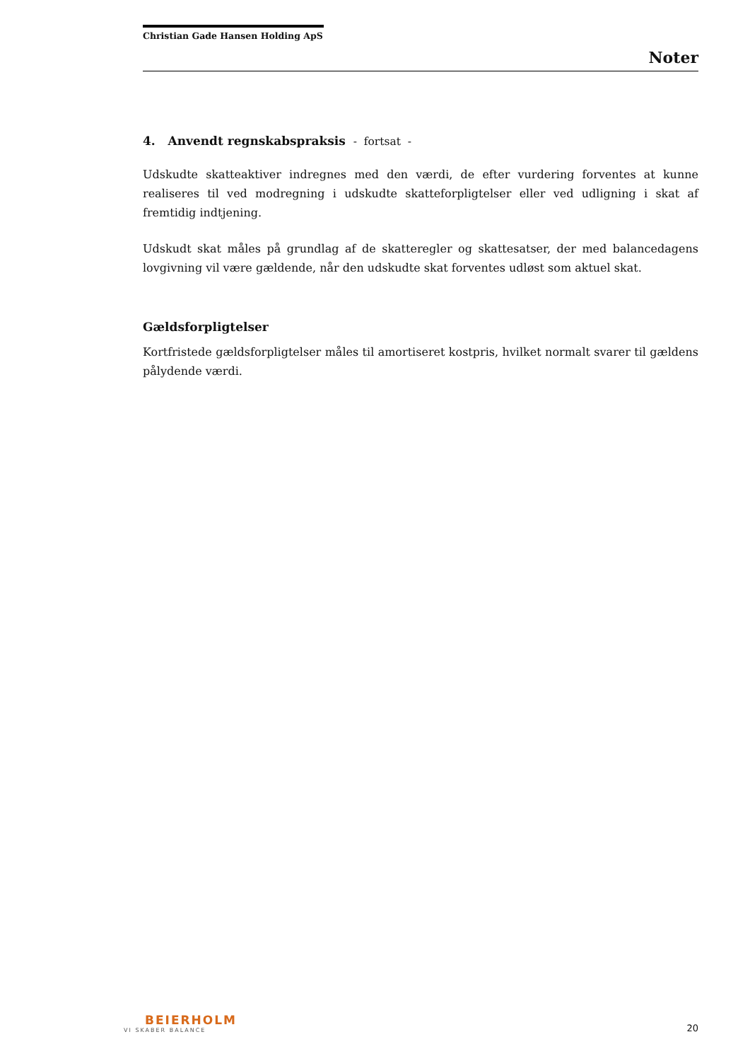Christian Gade Hansen Holding ApS
Noter
4. Anvendt regnskabspraksis - fortsat -
Udskudte skatteaktiver indregnes med den værdi, de efter vurdering forventes at kunne realiseres til ved modregning i udskudte skatteforpligtelser eller ved udligning i skat af fremtidig indtjening.
Udskudt skat måles på grundlag af de skatteregler og skattesatser, der med balancedagens lovgivning vil være gældende, når den udskudte skat forventes udløst som aktuel skat.
Gældsforpligtelser
Kortfristede gældsforpligtelser måles til amortiseret kostpris, hvilket normalt svarer til gældens pålydende værdi.
BEIERHOLM
VI SKABER BALANCE
20